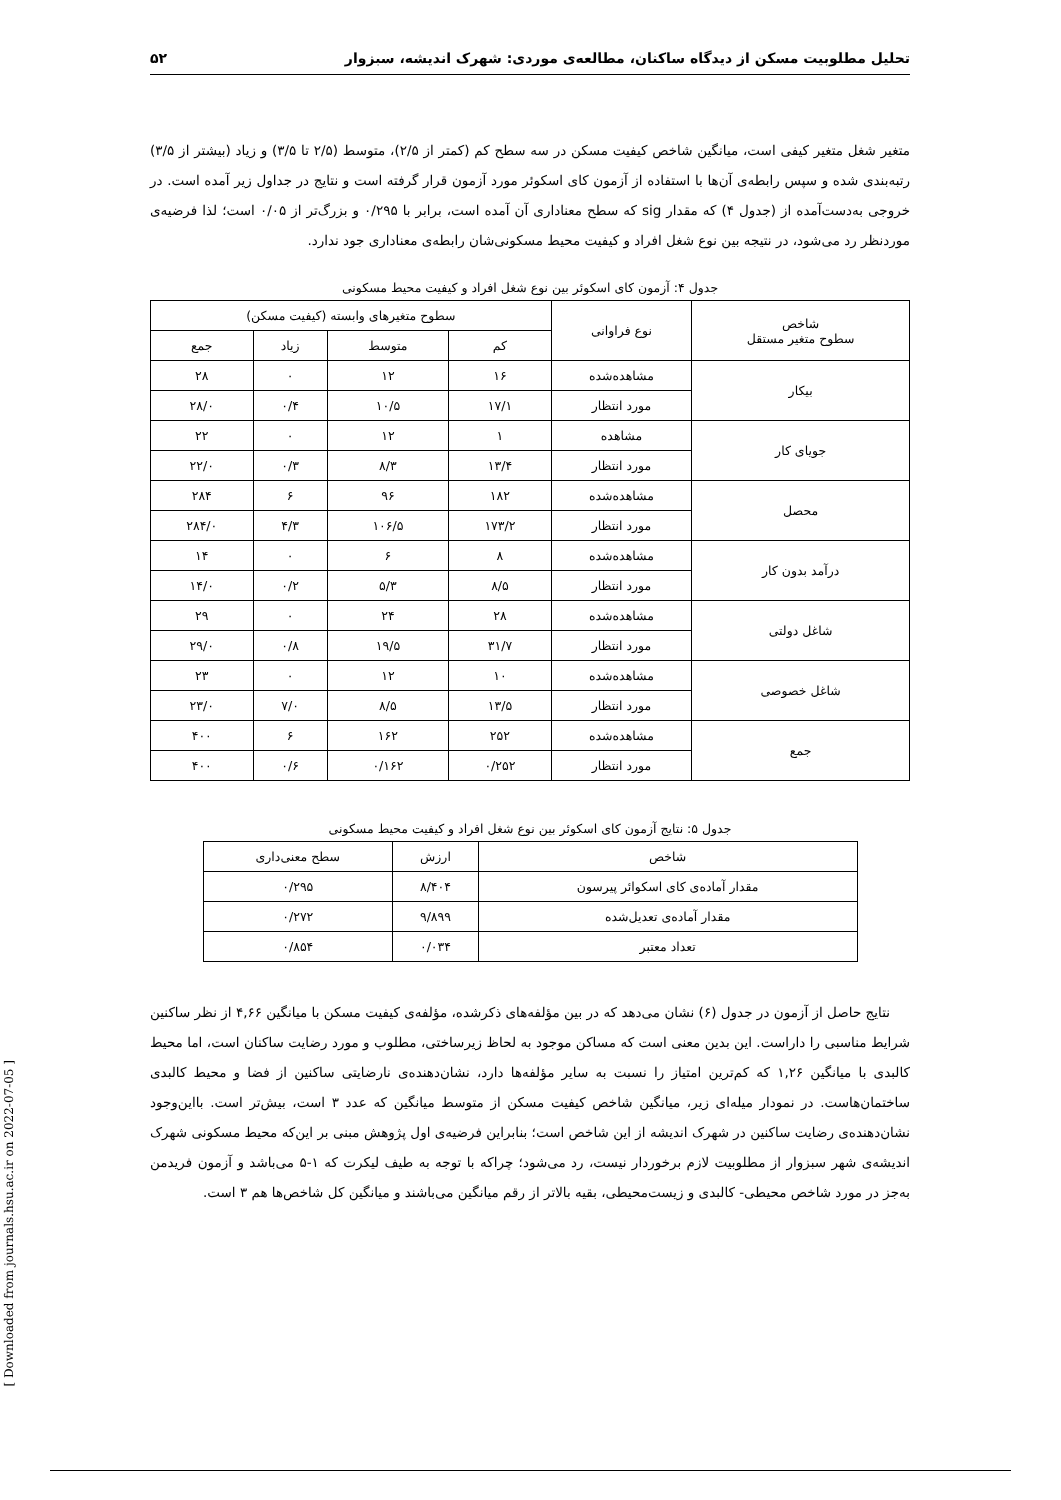[ Downloaded from journals.hsu.ac.ir on 2022-07-05 ]
تحلیل مطلوبیت مسکن از دیدگاه ساکنان، مطالعه‌ی موردی: شهرک اندیشه، سبزوار ۵۲
متغیر شغل متغیر کیفی است، میانگین شاخص کیفیت مسکن در سه سطح کم (کمتر از ۲/۵)، متوسط (۲/۵ تا ۳/۵) و زیاد (بیشتر از ۳/۵) رتبه‌بندی شده و سپس رابطه‌ی آن‌ها با استفاده از آزمون کای اسکوئر مورد آزمون قرار گرفته است و نتایج در جداول زیر آمده است. در خروجی به‌دست‌آمده از (جدول ۴) که مقدار sig که سطح معناداری آن آمده است، برابر با ۰/۲۹۵ و بزرگ‌تر از ۰/۰۵ است؛ لذا فرضیه‌ی موردنظر رد می‌شود، در نتیجه بین نوع شغل افراد و کیفیت محیط مسکونی‌شان رابطه‌ی معناداری جود ندارد.
جدول ۴: آزمون کای اسکوئر بین نوع شغل افراد و کیفیت محیط مسکونی
| شاخص سطوح متغیر مستقل | نوع فراوانی | سطوح متغیرهای وابسته (کیفیت مسکن) | | | |
| --- | --- | --- | --- | --- | --- |
| | | کم | متوسط | زیاد | جمع |
| بیکار | مشاهده‌شده | ۱۶ | ۱۲ | ۰ | ۲۸ |
| | مورد انتظار | ۱۷/۱ | ۱۰/۵ | ۰/۴ | ۲۸/۰ |
| جویای کار | مشاهده | ۱ | ۱۲ | ۰ | ۲۲ |
| | مورد انتظار | ۱۳/۴ | ۸/۳ | ۰/۳ | ۲۲/۰ |
| محصل | مشاهده‌شده | ۱۸۲ | ۹۶ | ۶ | ۲۸۴ |
| | مورد انتظار | ۱۷۳/۲ | ۱۰۶/۵ | ۴/۳ | ۲۸۴/۰ |
| درآمد بدون کار | مشاهده‌شده | ۸ | ۶ | ۰ | ۱۴ |
| | مورد انتظار | ۸/۵ | ۵/۳ | ۰/۲ | ۱۴/۰ |
| شاغل دولتی | مشاهده‌شده | ۲۸ | ۲۴ | ۰ | ۲۹ |
| | مورد انتظار | ۳۱/۷ | ۱۹/۵ | ۰/۸ | ۲۹/۰ |
| شاغل خصوصی | مشاهده‌شده | ۱۰ | ۱۲ | ۰ | ۲۳ |
| | مورد انتظار | ۱۳/۵ | ۸/۵ | ۷/۰ | ۲۳/۰ |
| جمع | مشاهده‌شده | ۲۵۲ | ۱۶۲ | ۶ | ۴۰۰ |
| | مورد انتظار | ۰/۲۵۲ | ۰/۱۶۲ | ۰/۶ | ۴۰۰ |
جدول ۵: نتایج آزمون کای اسکوئر بین نوع شغل افراد و کیفیت محیط مسکونی
| شاخص | ارزش | سطح معنی‌داری |
| --- | --- | --- |
| مقدار آماده‌ی کای اسکوائر پیرسون | ۸/۴۰۴ | ۰/۲۹۵ |
| مقدار آماده‌ی تعدیل‌شده | ۹/۸۹۹ | ۰/۲۷۲ |
| تعداد معتبر | ۰/۰۳۴ | ۰/۸۵۴ |
نتایج حاصل از آزمون در جدول (۶) نشان می‌دهد که در بین مؤلفه‌های ذکرشده، مؤلفه‌ی کیفیت مسکن با میانگین ۴,۶۶ از نظر ساکنین شرایط مناسبی را داراست. این بدین معنی است که مساکن موجود به لحاظ زیرساختی، مطلوب و مورد رضایت ساکنان است، اما محیط کالبدی با میانگین ۱,۲۶ که کم‌ترین امتیاز را نسبت به سایر مؤلفه‌ها دارد، نشان‌دهنده‌ی نارضایتی ساکنین از فضا و محیط کالبدی ساختمان‌هاست. در نمودار میله‌ای زیر، میانگین شاخص کیفیت مسکن از متوسط میانگین که عدد ۳ است، بیش‌تر است. بااین‌وجود نشان‌دهنده‌ی رضایت ساکنین در شهرک اندیشه از این شاخص است؛ بنابراین فرضیه‌ی اول پژوهش مبنی بر این‌که محیط مسکونی شهرک اندیشه‌ی شهر سبزوار از مطلوبیت لازم برخوردار نیست، رد می‌شود؛ چراکه با توجه به طیف لیکرت که ۱-۵ می‌باشد و آزمون فریدمن به‌جز در مورد شاخص محیطی- کالبدی و زیست‌محیطی، بقیه بالاتر از رقم میانگین می‌باشند و میانگین کل شاخص‌ها هم ۳ است.